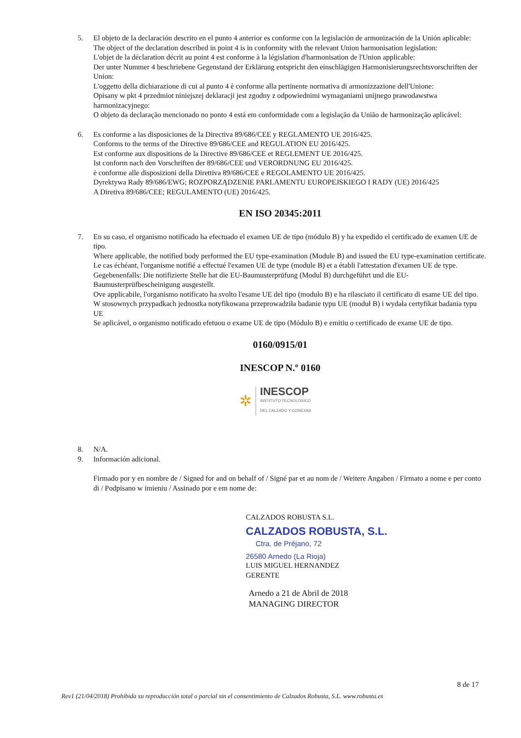5.
El objeto de la declaración descrito en el punto 4 anterior es conforme con la legislación de armonización de la Unión aplicable:
The object of the declaration described in point 4 is in conformity with the relevant Union harmonisation legislation:
L'objet de la déclaration décrit au point 4 est conforme à la législation d'harmonisation de l'Union applicable:
Der unter Nummer 4 beschriebene Gegenstand der Erklärung entspricht den einschlägigen Harmonisierungsrechtsvorschriften der Union:
L'oggetto della dichiarazione di cui al punto 4 è conforme alla pertinente normativa di armonizzazione dell'Unione:
Opisany w pkt 4 przedmiot niniejszej deklaracji jest zgodny z odpowiednimi wymaganiami unijnego prawodawstwa harmonizacyjnego:
O objeto da declaração mencionado no ponto 4 está em conformidade com a legislação da União de harmonização aplicável:
6.
Es conforme a las disposiciones de la Directiva 89/686/CEE y REGLAMENTO UE 2016/425.
Conforms to the terms of the Directive 89/686/CEE and REGULATION EU 2016/425.
Est conforme aux dispositions de la Directive 89/686/CEE et REGLEMENT UE 2016/425.
Ist conform nach den Vorschriften der 89/686/CEE und VERORDNUNG EU 2016/425.
è conforme alle disposizioni della Direttiva 89/686/CEE e REGOLAMENTO UE 2016/425.
Dyrektywa Rady 89/686/EWG; ROZPORZĄDZENIE PARLAMENTU EUROPEJSKIEGO I RADY (UE) 2016/425
A Diretiva 89/686/CEE; REGULAMENTO (UE) 2016/425.
EN ISO 20345:2011
7.
En su caso, el organismo notificado ha efectuado el examen UE de tipo (módulo B) y ha expedido el certificado de examen UE de tipo.
Where applicable, the notified body performed the EU type-examination (Module B) and issued the EU type-examination certificate.
Le cas échéant, l'organisme notifié a effectué l'examen UE de type (module B) et a établi l'attestation d'examen UE de type.
Gegebenenfalls: Die notifizierte Stelle hat die EU-Baumusterprüfung (Modul B) durchgeführt und die EU-Baumusterprüfbescheinigung ausgestellt.
Ove applicabile, l'organismo notificato ha svolto l'esame UE del tipo (modulo B) e ha rilasciato il certificato di esame UE del tipo.
W stosownych przypadkach jednostka notyfikowana przeprowadziła badanie typu UE (moduł B) i wydała certyfikat badania typu UE
Se aplicável, o organismo notificado efetuou o exame UE de tipo (Módulo B) e emitiu o certificado de exame UE de tipo.
0160/0915/01
INESCOP N.º 0160
✲
INESCOP
INSTITUTO TECNOLÓGICO
DEL CALZADO Y CONEXAS
8.
N/A.
9.
Información adicional.
Firmado por y en nombre de / Signed for and on behalf of / Signé par et au nom de / Weitere Angaben / Firmato a nome e per conto di / Podpisano w imieniu / Assinado por e em nome de:
CALZADOS ROBUSTA S.L.
CALZADOS ROBUSTA, S.L.
Ctra. de Préjano, 72
26580 Arnedo (La Rioja)
LUIS MIGUEL HERNANDEZ
GERENTE
Arnedo a 21 de Abril de 2018
MANAGING DIRECTOR
8 de 17
Rev1 (21/04/2018) Prohibida su reproducción total o parcial sin el consentimiento de Calzados Robusta, S.L. www.robusta.es